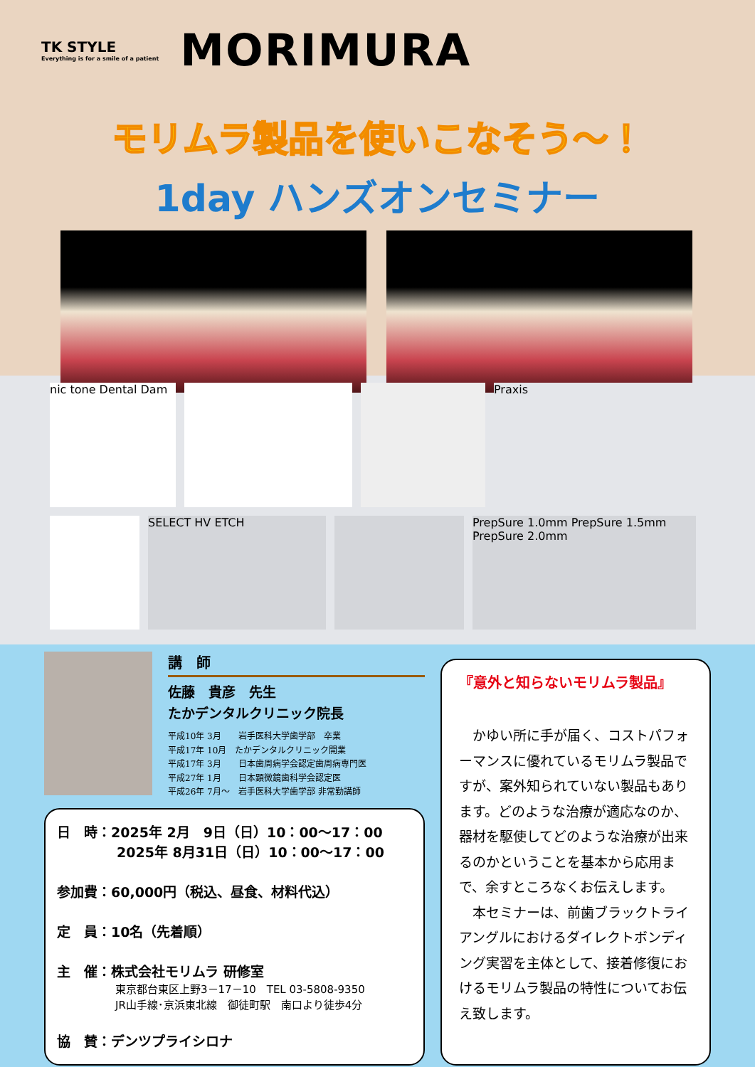TK STYLE
Everything is for a smile of a patient
MORIMURA
モリムラ製品を使いこなそう～！
1day ハンズオンセミナー
nic tone Dental Dam
Praxis
SELECT HV ETCH PrepSure 1.0mm PrepSure 1.5mm PrepSure 2.0mm
講　師
佐藤　貴彦　先生
たかデンタルクリニック院長
平成10年 3月　　岩手医科大学歯学部　卒業
平成17年 10月　たかデンタルクリニック開業
平成17年 3月　　日本歯周病学会認定歯周病専門医
平成27年 1月　　日本顕微鏡歯科学会認定医
平成26年 7月～　岩手医科大学歯学部 非常勤講師
日　時：2025年 2月　9日（日）10：00～17：00
2025年 8月31日（日）10：00～17：00
参加費：60,000円（税込、昼食、材料代込）
定　員：10名（先着順）
主　催：株式会社モリムラ 研修室
東京都台東区上野3－17－10　TEL 03-5808-9350
JR山手線･京浜東北線　御徒町駅　南口より徒歩4分
協　賛：デンツプライシロナ
『意外と知らないモリムラ製品』
　かゆい所に手が届く、コストパフォーマンスに優れているモリムラ製品ですが、案外知られていない製品もあります。どのような治療が適応なのか、器材を駆使してどのような治療が出来るのかということを基本から応用まで、余すところなくお伝えします。
　本セミナーは、前歯ブラックトライアングルにおけるダイレクトボンディング実習を主体として、接着修復におけるモリムラ製品の特性についてお伝え致します。